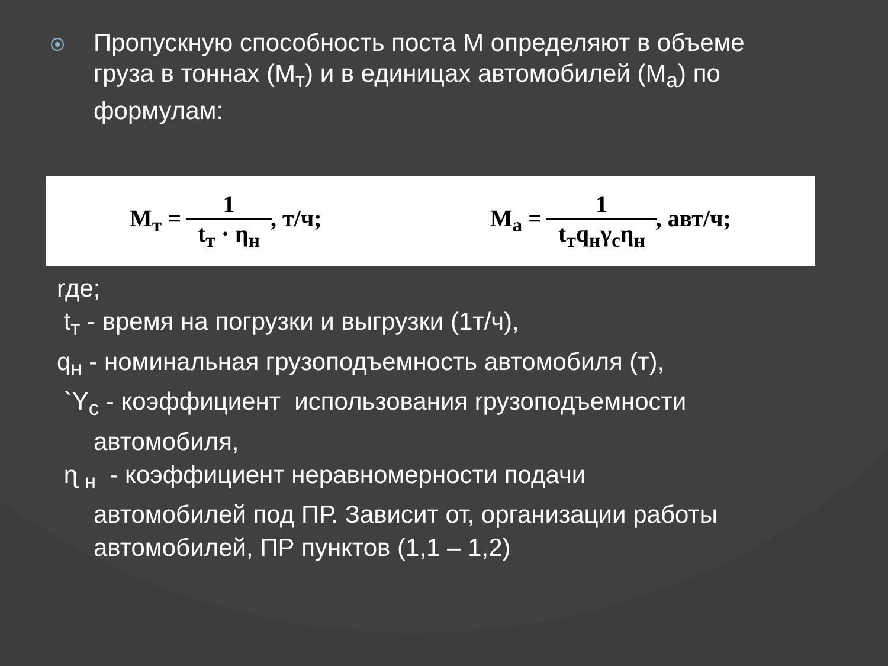Пропускную способность поста М определяют в объеме груза в тоннах (М<sub>т</sub>) и в единицах автомобилей (М<sub>а</sub>) по формулам:
М<sub>т</sub> = 1 t<sub>т</sub> · η<sub>н</sub>, т/ч; М<sub>а</sub> = 1 t<sub>т</sub>q<sub>н</sub>γ<sub>с</sub>η<sub>н</sub>, авт/ч;
rде;
t<sub>т</sub> - время на погрузки и выгрузки (1т/ч),
q<sub>н</sub> - номинальная грузоподъемность автомобиля (т),
`Y<sub>с</sub> - коэффициент использования rрузоподъемности
автомобиля,
ɳ <sub>н</sub> - коэффициент неравномерности подачи
автомобилей под ПР. Зависит от, организации работы автомобилей, ПР пунктов (1,1 – 1,2)